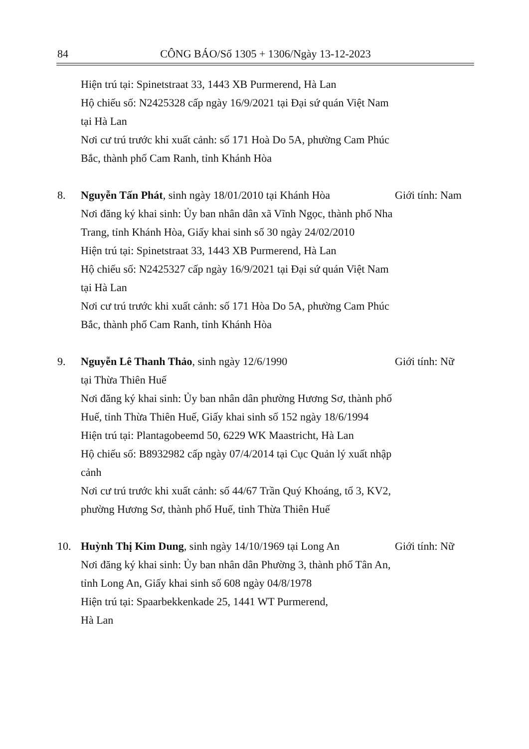84 CÔNG BÁO/Số 1305 + 1306/Ngày 13-12-2023
Hiện trú tại: Spinetstraat 33, 1443 XB Purmerend, Hà Lan
Hộ chiếu số: N2425328 cấp ngày 16/9/2021 tại Đại sứ quán Việt Nam tại Hà Lan
Nơi cư trú trước khi xuất cảnh: số 171 Hoà Do 5A, phường Cam Phúc Bắc, thành phố Cam Ranh, tỉnh Khánh Hòa
8. Nguyễn Tấn Phát, sinh ngày 18/01/2010 tại Khánh Hòa
Nơi đăng ký khai sinh: Ủy ban nhân dân xã Vĩnh Ngọc, thành phố Nha Trang, tỉnh Khánh Hòa, Giấy khai sinh số 30 ngày 24/02/2010
Hiện trú tại: Spinetstraat 33, 1443 XB Purmerend, Hà Lan
Hộ chiếu số: N2425327 cấp ngày 16/9/2021 tại Đại sứ quán Việt Nam tại Hà Lan
Nơi cư trú trước khi xuất cảnh: số 171 Hòa Do 5A, phường Cam Phúc Bắc, thành phố Cam Ranh, tỉnh Khánh Hòa
Giới tính: Nam
9. Nguyễn Lê Thanh Thảo, sinh ngày 12/6/1990
tại Thừa Thiên Huế
Nơi đăng ký khai sinh: Ủy ban nhân dân phường Hương Sơ, thành phố Huế, tỉnh Thừa Thiên Huế, Giấy khai sinh số 152 ngày 18/6/1994
Hiện trú tại: Plantagobeemd 50, 6229 WK Maastricht, Hà Lan
Hộ chiếu số: B8932982 cấp ngày 07/4/2014 tại Cục Quản lý xuất nhập cảnh
Nơi cư trú trước khi xuất cảnh: số 44/67 Trần Quý Khoáng, tổ 3, KV2, phường Hương Sơ, thành phố Huế, tỉnh Thừa Thiên Huế
Giới tính: Nữ
10. Huỳnh Thị Kim Dung, sinh ngày 14/10/1969 tại Long An
Nơi đăng ký khai sinh: Ủy ban nhân dân Phường 3, thành phố Tân An, tỉnh Long An, Giấy khai sinh số 608 ngày 04/8/1978
Hiện trú tại: Spaarbekkenkade 25, 1441 WT Purmerend,
Hà Lan
Giới tính: Nữ